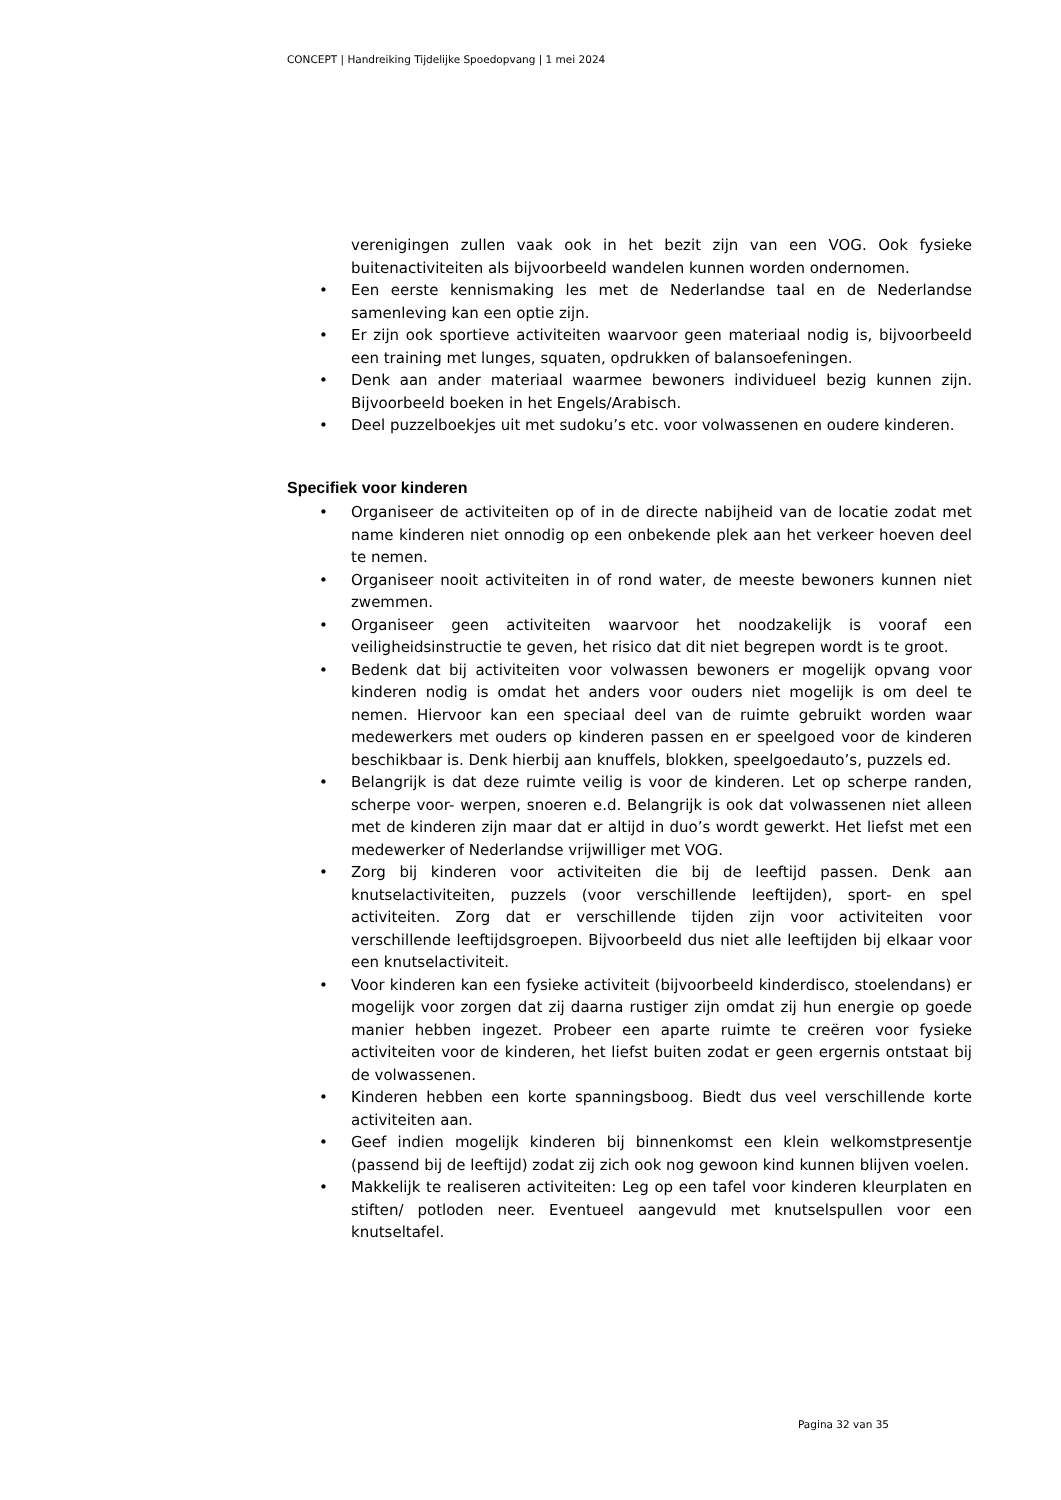CONCEPT | Handreiking Tijdelijke Spoedopvang | 1 mei 2024
verenigingen zullen vaak ook in het bezit zijn van een VOG. Ook fysieke buitenactiviteiten als bijvoorbeeld wandelen kunnen worden ondernomen.
• Een eerste kennismaking les met de Nederlandse taal en de Nederlandse samenleving kan een optie zijn.
• Er zijn ook sportieve activiteiten waarvoor geen materiaal nodig is, bijvoorbeeld een training met lunges, squaten, opdrukken of balansoefeningen.
• Denk aan ander materiaal waarmee bewoners individueel bezig kunnen zijn. Bijvoorbeeld boeken in het Engels/Arabisch.
• Deel puzzelboekjes uit met sudoku’s etc. voor volwassenen en oudere kinderen.
Specifiek voor kinderen
• Organiseer de activiteiten op of in de directe nabijheid van de locatie zodat met name kinderen niet onnodig op een onbekende plek aan het verkeer hoeven deel te nemen.
• Organiseer nooit activiteiten in of rond water, de meeste bewoners kunnen niet zwemmen.
• Organiseer geen activiteiten waarvoor het noodzakelijk is vooraf een veiligheidsinstructie te geven, het risico dat dit niet begrepen wordt is te groot.
• Bedenk dat bij activiteiten voor volwassen bewoners er mogelijk opvang voor kinderen nodig is omdat het anders voor ouders niet mogelijk is om deel te nemen. Hiervoor kan een speciaal deel van de ruimte gebruikt worden waar medewerkers met ouders op kinderen passen en er speelgoed voor de kinderen beschikbaar is. Denk hierbij aan knuffels, blokken, speelgoedauto’s, puzzels ed.
• Belangrijk is dat deze ruimte veilig is voor de kinderen. Let op scherpe randen, scherpe voor- werpen, snoeren e.d. Belangrijk is ook dat volwassenen niet alleen met de kinderen zijn maar dat er altijd in duo’s wordt gewerkt. Het liefst met een medewerker of Nederlandse vrijwilliger met VOG.
• Zorg bij kinderen voor activiteiten die bij de leeftijd passen. Denk aan knutselactiviteiten, puzzels (voor verschillende leeftijden), sport- en spel activiteiten. Zorg dat er verschillende tijden zijn voor activiteiten voor verschillende leeftijdsgroepen. Bijvoorbeeld dus niet alle leeftijden bij elkaar voor een knutselactiviteit.
• Voor kinderen kan een fysieke activiteit (bijvoorbeeld kinderdisco, stoelendans) er mogelijk voor zorgen dat zij daarna rustiger zijn omdat zij hun energie op goede manier hebben ingezet. Probeer een aparte ruimte te creëren voor fysieke activiteiten voor de kinderen, het liefst buiten zodat er geen ergernis ontstaat bij de volwassenen.
• Kinderen hebben een korte spanningsboog. Biedt dus veel verschillende korte activiteiten aan.
• Geef indien mogelijk kinderen bij binnenkomst een klein welkomstpresentje (passend bij de leeftijd) zodat zij zich ook nog gewoon kind kunnen blijven voelen.
• Makkelijk te realiseren activiteiten: Leg op een tafel voor kinderen kleurplaten en stiften/ potloden neer. Eventueel aangevuld met knutselspullen voor een knutseltafel.
Pagina 32 van 35